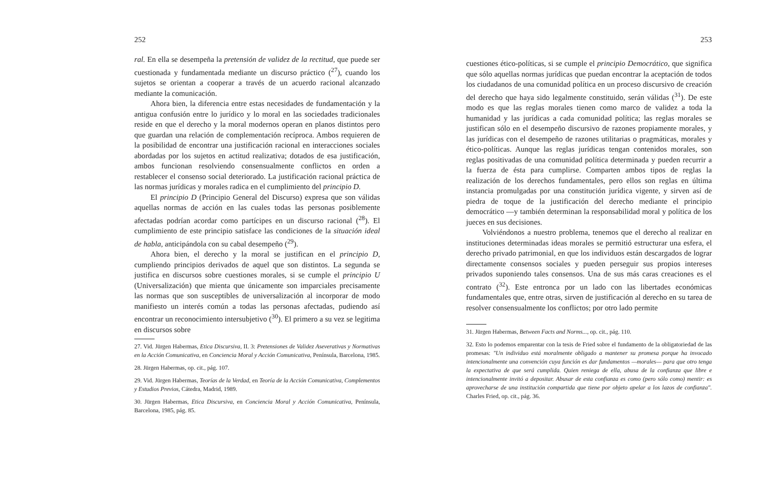252
ral. En ella se desempeña la pretensión de validez de la rectitud, que puede ser cuestionada y fundamentada mediante un discurso práctico (<sup>27</sup>), cuando los sujetos se orientan a cooperar a través de un acuerdo racional alcanzado mediante la comunicación.
Ahora bien, la diferencia entre estas necesidades de fundamentación y la antigua confusión entre lo jurídico y lo moral en las sociedades tradicionales reside en que el derecho y la moral modernos operan en planos distintos pero que guardan una relación de complementación recíproca. Ambos requieren de la posibilidad de encontrar una justificación racional en interacciones sociales abordadas por los sujetos en actitud realizativa; dotados de esa justificación, ambos funcionan resolviendo consensualmente conflictos en orden a restablecer el consenso social deteriorado. La justificación racional práctica de las normas jurídicas y morales radica en el cumplimiento del principio D.
El principio D (Principio General del Discurso) expresa que son válidas aquellas normas de acción en las cuales todas las personas posiblemente afectadas podrían acordar como partícipes en un discurso racional (<sup>28</sup>). El cumplimiento de este principio satisface las condiciones de la situación ideal de habla, anticipándola con su cabal desempeño (<sup>29</sup>).
Ahora bien, el derecho y la moral se justifican en el principio D, cumpliendo principios derivados de aquel que son distintos. La segunda se justifica en discursos sobre cuestiones morales, si se cumple el principio U (Universalización) que mienta que únicamente son imparciales precisamente las normas que son susceptibles de universalización al incorporar de modo manifiesto un interés común a todas las personas afectadas, pudiendo así encontrar un reconocimiento intersubjetivo (<sup>30</sup>). El primero a su vez se legitima en discursos sobre
27. Vid. Jürgen Habermas, Etica Discursiva, II. 3: Pretensiones de Validez Aseverativas y Normativas en la Acción Comunicativa, en Conciencia Moral y Acción Comunicativa, Península, Barcelona, 1985.
28. Jürgen Habermas, op. cit., pág. 107.
29. Vid. Jürgen Habermas, Teorías de la Verdad, en Teoría de la Acción Comunicativa, Complementos y Estudios Previos, Cátedra, Madrid, 1989.
30. Jürgen Habermas, Etica Discursiva, en Conciencia Moral y Acción Comunicativa, Península, Barcelona, 1985, pág. 85.
253
cuestiones ético-políticas, si se cumple el principio Democrático, que significa que sólo aquellas normas jurídicas que puedan encontrar la aceptación de todos los ciudadanos de una comunidad política en un proceso discursivo de creación del derecho que haya sido legalmente constituido, serán válidas (<sup>31</sup>). De este modo es que las reglas morales tienen como marco de validez a toda la humanidad y las jurídicas a cada comunidad política; las reglas morales se justifican sólo en el desempeño discursivo de razones propiamente morales, y las jurídicas con el desempeño de razones utilitarias o pragmáticas, morales y ético-políticas. Aunque las reglas jurídicas tengan contenidos morales, son reglas positivadas de una comunidad política determinada y pueden recurrir a la fuerza de ésta para cumplirse. Comparten ambos tipos de reglas la realización de los derechos fundamentales, pero ellos son reglas en última instancia promulgadas por una constitución jurídica vigente, y sirven así de piedra de toque de la justificación del derecho mediante el principio democrático —y también determinan la responsabilidad moral y política de los jueces en sus decisiones.
Volviéndonos a nuestro problema, tenemos que el derecho al realizar en instituciones determinadas ideas morales se permitió estructurar una esfera, el derecho privado patrimonial, en que los individuos están descargados de lograr directamente consensos sociales y pueden perseguir sus propios intereses privados suponiendo tales consensos. Una de sus más caras creaciones es el contrato (<sup>32</sup>). Este entronca por un lado con las libertades económicas fundamentales que, entre otras, sirven de justificación al derecho en su tarea de resolver consensualmente los conflictos; por otro lado permite
31. Jürgen Habermas, Between Facts and Norms..., op. cit., pág. 110.
32. Esto lo podemos emparentar con la tesis de Fried sobre el fundamento de la obligatoriedad de las promesas: "Un individuo está moralmente obligado a mantener su promesa porque ha invocado intencionalmente una convención cuya función es dar fundamentos —morales— para que otro tenga la expectativa de que será cumplida. Quien reniega de ella, abusa de la confianza que libre e intencionalmente invitó a depositar. Abusar de esta confianza es como (pero sólo como) mentir: es aprovecharse de una institución compartida que tiene por objeto apelar a los lazos de confianza". Charles Fried, op. cit., pág. 36.